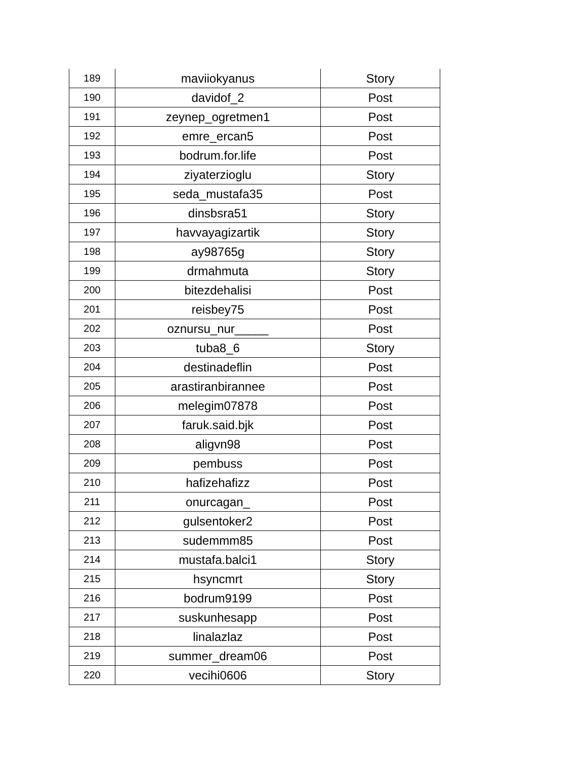| 189 | maviiokyanus | Story |
| 190 | davidof_2 | Post |
| 191 | zeynep_ogretmen1 | Post |
| 192 | emre_ercan5 | Post |
| 193 | bodrum.for.life | Post |
| 194 | ziyaterzioglu | Story |
| 195 | seda_mustafa35 | Post |
| 196 | dinsbsra51 | Story |
| 197 | havvayagizartik | Story |
| 198 | ay98765g | Story |
| 199 | drmahmuta | Story |
| 200 | bitezdehalisi | Post |
| 201 | reisbey75 | Post |
| 202 | oznursu_nur_____ | Post |
| 203 | tuba8_6 | Story |
| 204 | destinadeflin | Post |
| 205 | arastiranbirannee | Post |
| 206 | melegim07878 | Post |
| 207 | faruk.said.bjk | Post |
| 208 | aligvn98 | Post |
| 209 | pembuss | Post |
| 210 | hafizehafizz | Post |
| 211 | onurcagan_ | Post |
| 212 | gulsentoker2 | Post |
| 213 | sudemmm85 | Post |
| 214 | mustafa.balci1 | Story |
| 215 | hsyncmrt | Story |
| 216 | bodrum9199 | Post |
| 217 | suskunhesapp | Post |
| 218 | linalazlaz | Post |
| 219 | summer_dream06 | Post |
| 220 | vecihi0606 | Story |